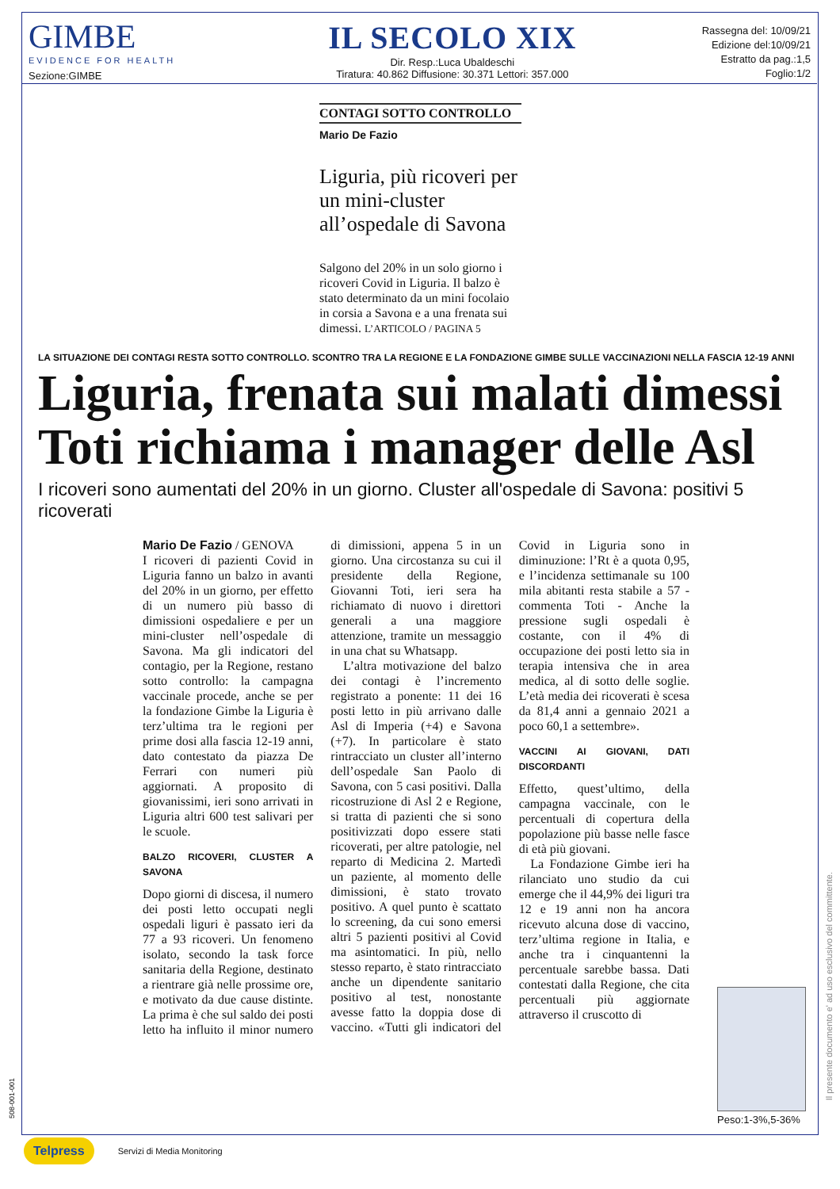GIMBE
EVIDENCE FOR HEALTH
Sezione:GIMBE
IL SECOLO XIX
Dir. Resp.:Luca Ubaldeschi
Tiratura: 40.862 Diffusione: 30.371 Lettori: 357.000
Rassegna del: 10/09/21
Edizione del:10/09/21
Estratto da pag.:1,5
Foglio:1/2
CONTAGI SOTTO CONTROLLO
Mario De Fazio
Liguria, più ricoveri per un mini-cluster all’ospedale di Savona
Salgono del 20% in un solo giorno i ricoveri Covid in Liguria. Il balzo è stato determinato da un mini focolaio in corsia a Savona e a una frenata sui dimessi. L’ARTICOLO / PAGINA 5
LA SITUAZIONE DEI CONTAGI RESTA SOTTO CONTROLLO. SCONTRO TRA LA REGIONE E LA FONDAZIONE GIMBE SULLE VACCINAZIONI NELLA FASCIA 12-19 ANNI
Liguria, frenata sui malati dimessi Toti richiama i manager delle Asl
I ricoveri sono aumentati del 20% in un giorno. Cluster all'ospedale di Savona: positivi 5 ricoverati
Mario De Fazio / GENOVA
I ricoveri di pazienti Covid in Liguria fanno un balzo in avanti del 20% in un giorno, per effetto di un numero più basso di dimissioni ospedaliere e per un mini-cluster nell’ospedale di Savona. Ma gli indicatori del contagio, per la Regione, restano sotto controllo: la campagna vaccinale procede, anche se per la fondazione Gimbe la Liguria è terz’ultima tra le regioni per prime dosi alla fascia 12-19 anni, dato contestato da piazza De Ferrari con numeri più aggiornati. A proposito di giovanissimi, ieri sono arrivati in Liguria altri 600 test salivari per le scuole.
BALZO RICOVERI, CLUSTER A SAVONA
Dopo giorni di discesa, il numero dei posti letto occupati negli ospedali liguri è passato ieri da 77 a 93 ricoveri. Un fenomeno isolato, secondo la task force sanitaria della Regione, destinato a rientrare già nelle prossime ore, e motivato da due cause distinte. La prima è che sul saldo dei posti letto ha influito il minor numero di dimissioni, appena 5 in un giorno. Una circostanza su cui il presidente della Regione, Giovanni Toti, ieri sera ha richiamato di nuovo i direttori generali a una maggiore attenzione, tramite un messaggio in una chat su Whatsapp.
L’altra motivazione del balzo dei contagi è l’incremento registrato a ponente: 11 dei 16 posti letto in più arrivano dalle Asl di Imperia (+4) e Savona (+7). In particolare è stato rintracciato un cluster all’interno dell’ospedale San Paolo di Savona, con 5 casi positivi. Dalla ricostruzione di Asl 2 e Regione, si tratta di pazienti che si sono positivizzati dopo essere stati ricoverati, per altre patologie, nel reparto di Medicina 2. Martedì un paziente, al momento delle dimissioni, è stato trovato positivo. A quel punto è scattato lo screening, da cui sono emersi altri 5 pazienti positivi al Covid ma asintomatici. In più, nello stesso reparto, è stato rintracciato anche un dipendente sanitario positivo al test, nonostante avesse fatto la doppia dose di vaccino. «Tutti gli indicatori del Covid in Liguria sono in diminuzione: l’Rt è a quota 0,95, e l’incidenza settimanale su 100 mila abitanti resta stabile a 57 - commenta Toti - Anche la pressione sugli ospedali è costante, con il 4% di occupazione dei posti letto sia in terapia intensiva che in area medica, al di sotto delle soglie. L’età media dei ricoverati è scesa da 81,4 anni a gennaio 2021 a poco 60,1 a settembre».
VACCINI AI GIOVANI, DATI DISCORDANTI
Effetto, quest’ultimo, della campagna vaccinale, con le percentuali di copertura della popolazione più basse nelle fasce di età più giovani.
La Fondazione Gimbe ieri ha rilanciato uno studio da cui emerge che il 44,9% dei liguri tra 12 e 19 anni non ha ancora ricevuto alcuna dose di vaccino, terz’ultima regione in Italia, e anche tra i cinquantenni la percentuale sarebbe bassa. Dati contestati dalla Regione, che cita percentuali più aggiornate attraverso il cruscotto di
Peso:1-3%,5-36%
Il presente documento e' ad uso esclusivo del committente.
508-001-001
Telpress Servizi di Media Monitoring